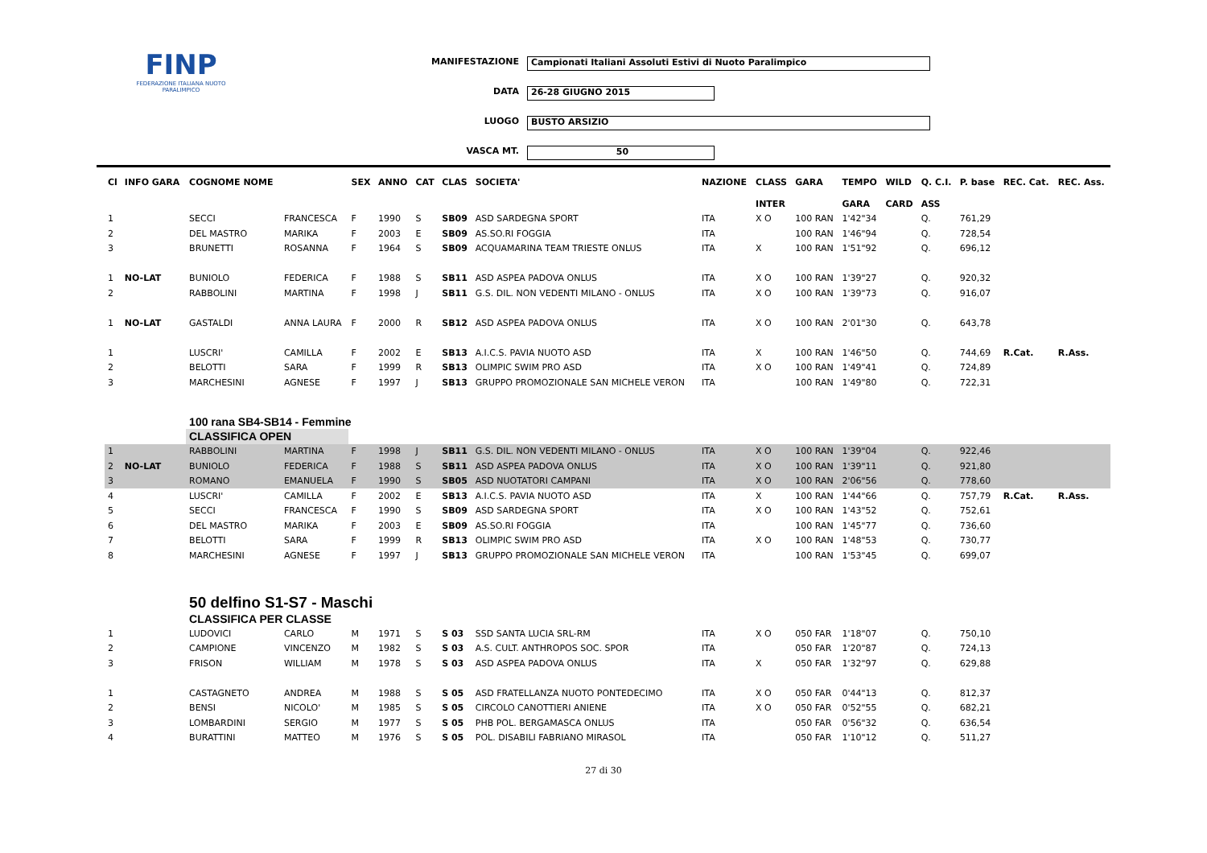FINP
FEDERAZIONE ITALIANA NUOTO PARALIMPICO
MANIFESTAZIONE Campionati Italiani Assoluti Estivi di Nuoto Paralimpico
DATA 26-28 GIUGNO 2015
LUOGO BUSTO ARSIZIO
VASCA MT. 50
| Cl | INFO GARA | COGNOME NOME | | SEX | ANNO | CAT | CLAS | SOCIETA' | NAZIONE | CLASS | GARA | TEMPO | WILD | Q. C.I. | P. base | REC. Cat. | REC. Ass. |
| --- | --- | --- | --- | --- | --- | --- | --- | --- | --- | --- | --- | --- | --- | --- | --- | --- | --- |
| | | | | | | | | | | INTER | | GARA | CARD | ASS | | | |
| 1 | | SECCI | FRANCESCA | F | 1990 | S | SB09 | ASD SARDEGNA SPORT | ITA | X O | 100 RAN | 1'42"34 | | Q. | 761,29 | | |
| 2 | | DEL MASTRO | MARIKA | F | 2003 | E | SB09 | AS.SO.RI FOGGIA | ITA | | 100 RAN | 1'46"94 | | Q. | 728,54 | | |
| 3 | | BRUNETTI | ROSANNA | F | 1964 | S | SB09 | ACQUAMARINA TEAM TRIESTE ONLUS | ITA | X | 100 RAN | 1'51"92 | | Q. | 696,12 | | |
| 1 | NO-LAT | BUNIOLO | FEDERICA | F | 1988 | S | SB11 | ASD ASPEA PADOVA ONLUS | ITA | X O | 100 RAN | 1'39"27 | | Q. | 920,32 | | |
| 2 | | RABBOLINI | MARTINA | F | 1998 | J | SB11 | G.S. DIL. NON VEDENTI MILANO - ONLUS | ITA | X O | 100 RAN | 1'39"73 | | Q. | 916,07 | | |
| 1 | NO-LAT | GASTALDI | ANNA LAURA | F | 2000 | R | SB12 | ASD ASPEA PADOVA ONLUS | ITA | X O | 100 RAN | 2'01"30 | | Q. | 643,78 | | |
| 1 | | LUSCRI' | CAMILLA | F | 2002 | E | SB13 | A.I.C.S. PAVIA NUOTO ASD | ITA | X | 100 RAN | 1'46"50 | | Q. | 744,69 | R.Cat. | R.Ass. |
| 2 | | BELOTTI | SARA | F | 1999 | R | SB13 | OLIMPIC SWIM PRO ASD | ITA | X O | 100 RAN | 1'49"41 | | Q. | 724,89 | | |
| 3 | | MARCHESINI | AGNESE | F | 1997 | J | SB13 | GRUPPO PROMOZIONALE SAN MICHELE VERON | ITA | | 100 RAN | 1'49"80 | | Q. | 722,31 | | |
| | | 100 rana SB4-SB14 - Femmine | | | | | | | | | | | | | | | |
| | | CLASSIFICA OPEN | | | | | | | | | | | | | | | |
| 1 | | RABBOLINI | MARTINA | F | 1998 | J | SB11 | G.S. DIL. NON VEDENTI MILANO - ONLUS | ITA | X O | 100 RAN | 1'39"04 | | Q. | 922,46 | | |
| 2 | NO-LAT | BUNIOLO | FEDERICA | F | 1988 | S | SB11 | ASD ASPEA PADOVA ONLUS | ITA | X O | 100 RAN | 1'39"11 | | Q. | 921,80 | | |
| 3 | | ROMANO | EMANUELA | F | 1990 | S | SB05 | ASD NUOTATORI CAMPANI | ITA | X O | 100 RAN | 2'06"56 | | Q. | 778,60 | | |
| 4 | | LUSCRI' | CAMILLA | F | 2002 | E | SB13 | A.I.C.S. PAVIA NUOTO ASD | ITA | X | 100 RAN | 1'44"66 | | Q. | 757,79 | R.Cat. | R.Ass. |
| 5 | | SECCI | FRANCESCA | F | 1990 | S | SB09 | ASD SARDEGNA SPORT | ITA | X O | 100 RAN | 1'43"52 | | Q. | 752,61 | | |
| 6 | | DEL MASTRO | MARIKA | F | 2003 | E | SB09 | AS.SO.RI FOGGIA | ITA | | 100 RAN | 1'45"77 | | Q. | 736,60 | | |
| 7 | | BELOTTI | SARA | F | 1999 | R | SB13 | OLIMPIC SWIM PRO ASD | ITA | X O | 100 RAN | 1'48"53 | | Q. | 730,77 | | |
| 8 | | MARCHESINI | AGNESE | F | 1997 | J | SB13 | GRUPPO PROMOZIONALE SAN MICHELE VERON | ITA | | 100 RAN | 1'53"45 | | Q. | 699,07 | | |
| | | 50 delfino S1-S7 - Maschi | | | | | | | | | | | | | | | |
| | | CLASSIFICA PER CLASSE | | | | | | | | | | | | | | | |
| 1 | | LUDOVICI | CARLO | M | 1971 | S | S 03 | SSD SANTA LUCIA SRL-RM | ITA | X O | 050 FAR | 1'18"07 | | Q. | 750,10 | | |
| 2 | | CAMPIONE | VINCENZO | M | 1982 | S | S 03 | A.S. CULT. ANTHROPOS SOC. SPOR | ITA | | 050 FAR | 1'20"87 | | Q. | 724,13 | | |
| 3 | | FRISON | WILLIAM | M | 1978 | S | S 03 | ASD ASPEA PADOVA ONLUS | ITA | X | 050 FAR | 1'32"97 | | Q. | 629,88 | | |
| 1 | | CASTAGNETO | ANDREA | M | 1988 | S | S 05 | ASD FRATELLANZA NUOTO PONTEDECIMO | ITA | X O | 050 FAR | 0'44"13 | | Q. | 812,37 | | |
| 2 | | BENSI | NICOLO' | M | 1985 | S | S 05 | CIRCOLO CANOTTIERI ANIENE | ITA | X O | 050 FAR | 0'52"55 | | Q. | 682,21 | | |
| 3 | | LOMBARDINI | SERGIO | M | 1977 | S | S 05 | PHB POL. BERGAMASCA ONLUS | ITA | | 050 FAR | 0'56"32 | | Q. | 636,54 | | |
| 4 | | BURATTINI | MATTEO | M | 1976 | S | S 05 | POL. DISABILI FABRIANO MIRASOL | ITA | | 050 FAR | 1'10"12 | | Q. | 511,27 | | |
27 di 30